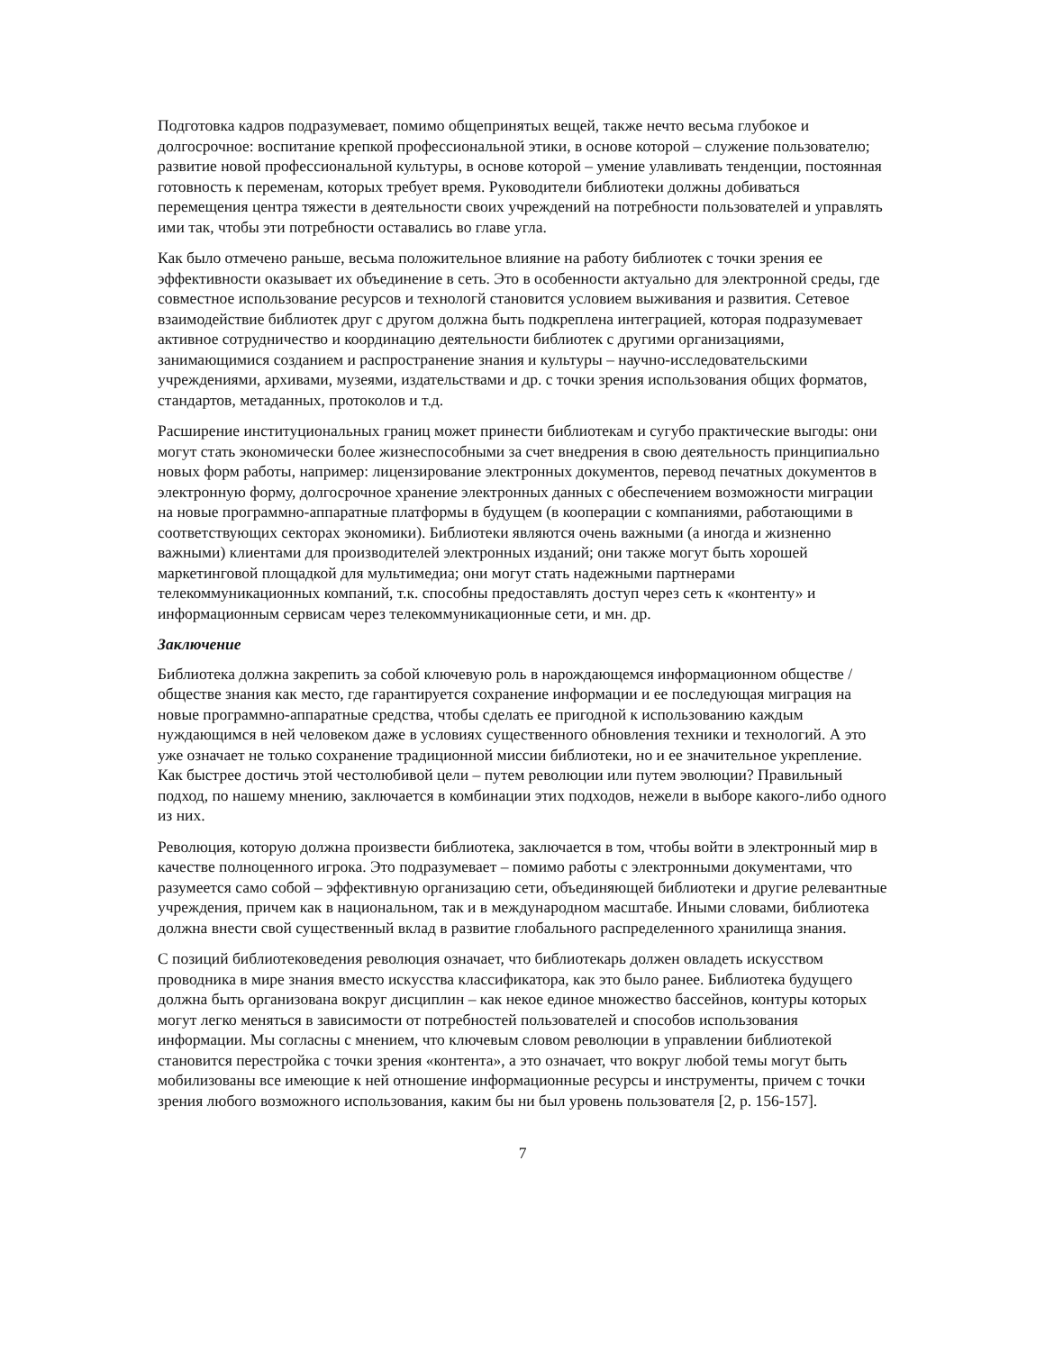Подготовка кадров подразумевает, помимо общепринятых вещей, также нечто весьма глубокое и долгосрочное: воспитание крепкой профессиональной этики, в основе которой – служение пользователю; развитие новой профессиональной культуры, в основе которой – умение улавливать тенденции, постоянная готовность к переменам, которых требует время. Руководители библиотеки должны добиваться перемещения центра тяжести в деятельности своих учреждений на потребности пользователей и управлять ими так, чтобы эти потребности оставались во главе угла.
Как было отмечено раньше, весьма положительное влияние на работу библиотек с точки зрения ее эффективности оказывает их объединение в сеть. Это в особенности актуально для электронной среды, где совместное использование ресурсов и технологй становится условием выживания и развития. Сетевое взаимодействие библиотек друг с другом должна быть подкреплена интеграцией, которая подразумевает активное сотрудничество и координацию деятельности библиотек с другими организациями, занимающимися созданием и распространение знания и культуры – научно-исследовательскими учреждениями, архивами, музеями, издательствами и др. с точки зрения использования общих форматов, стандартов, метаданных, протоколов и т.д.
Расширение институциональных границ может принести библиотекам и сугубо практические выгоды: они могут стать экономически более жизнеспособными за счет внедрения в свою деятельность принципиально новых форм работы, например: лицензирование электронных документов, перевод печатных документов в электронную форму, долгосрочное хранение электронных данных с обеспечением возможности миграции на новые программно-аппаратные платформы в будущем (в кооперации с компаниями, работающими в соответствующих секторах экономики). Библиотеки являются очень важными (а иногда и жизненно важными) клиентами для производителей электронных изданий; они также могут быть хорошей маркетинговой площадкой для мультимедиа; они могут стать надежными партнерами телекоммуникационных компаний, т.к. способны предоставлять доступ через сеть к «контенту» и информационным сервисам через телекоммуникационные сети, и мн. др.
Заключение
Библиотека должна закрепить за собой ключевую роль в нарождающемся информационном обществе / обществе знания как место, где гарантируется сохранение информации и ее последующая миграция на новые программно-аппаратные средства, чтобы сделать ее пригодной к использованию каждым нуждающимся в ней человеком даже в условиях существенного обновления техники и технологий. А это уже означает не только сохранение традиционной миссии библиотеки, но и ее значительное укрепление. Как быстрее достичь этой честолюбивой цели – путем революции или путем эволюции? Правильный подход, по нашему мнению, заключается в комбинации этих подходов, нежели в выборе какого-либо одного из них.
Революция, которую должна произвести библиотека, заключается в том, чтобы войти в электронный мир в качестве полноценного игрока. Это подразумевает – помимо работы с электронными документами, что разумеется само собой – эффективную организацию сети, объединяющей библиотеки и другие релевантные учреждения, причем как в национальном, так и в международном масштабе. Иными словами, библиотека должна внести свой существенный вклад в развитие глобального распределенного хранилища знания.
С позиций библиотековедения революция означает, что библиотекарь должен овладеть искусством проводника в мире знания вместо искусства классификатора, как это было ранее. Библиотека будущего должна быть организована вокруг дисциплин – как некое единое множество бассейнов, контуры которых могут легко меняться в зависимости от потребностей пользователей и способов использования информации. Мы согласны с мнением, что ключевым словом революции в управлении библиотекой становится перестройка с точки зрения «контента», а это означает, что вокруг любой темы могут быть мобилизованы все имеющие к ней отношение информационные ресурсы и инструменты, причем с точки зрения любого возможного использования, каким бы ни был уровень пользователя [2, р. 156-157].
7